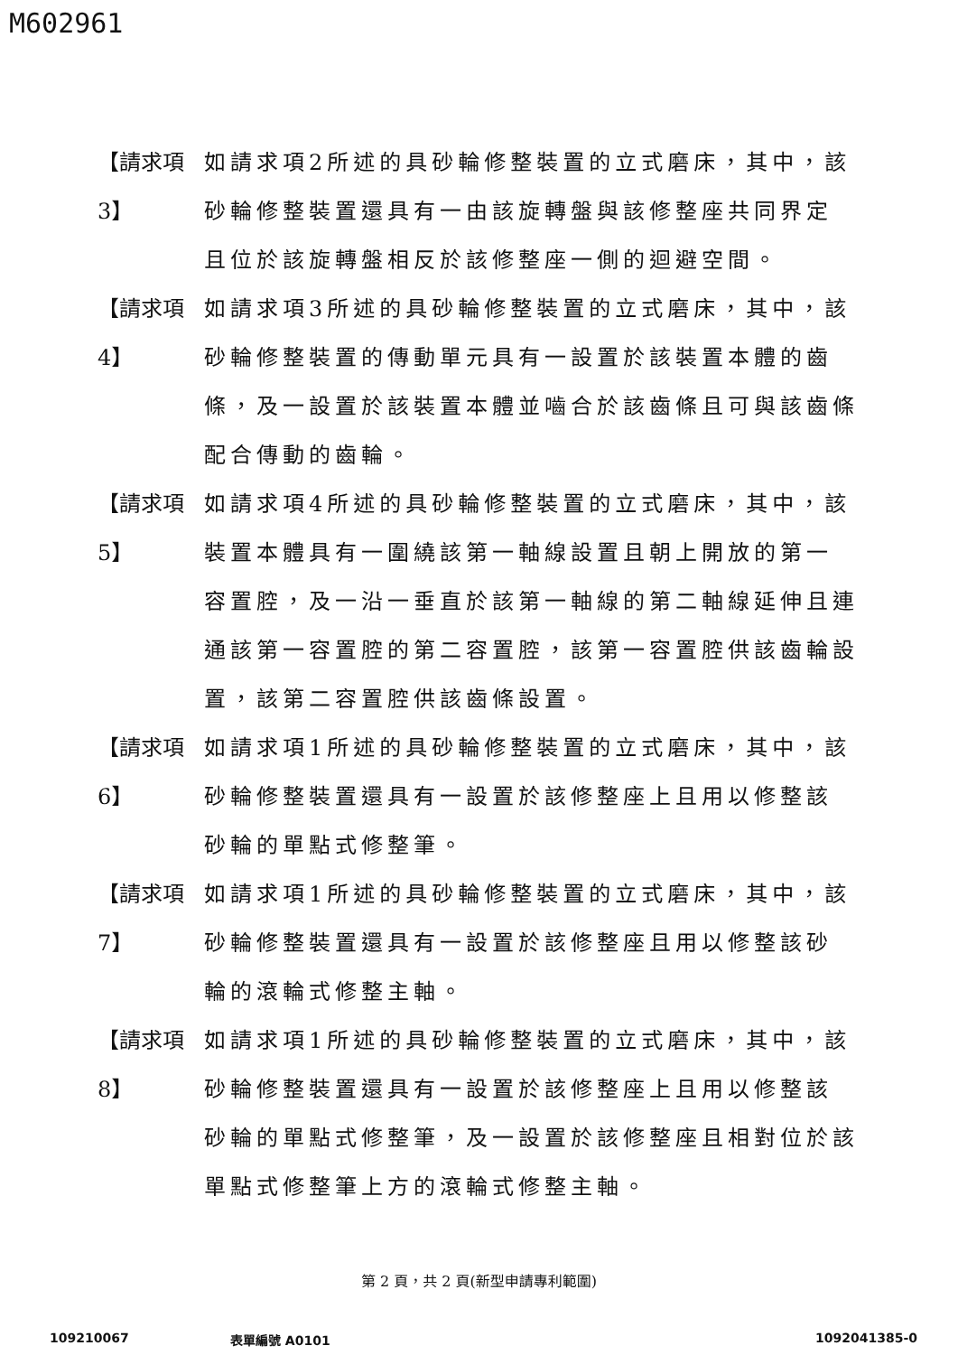M602961
【請求項3】
如請求項2所述的具砂輪修整裝置的立式磨床，其中，該
砂輪修整裝置還具有一由該旋轉盤與該修整座共同界定
且位於該旋轉盤相反於該修整座一側的迴避空間。
【請求項4】
如請求項3所述的具砂輪修整裝置的立式磨床，其中，該
砂輪修整裝置的傳動單元具有一設置於該裝置本體的齒
條，及一設置於該裝置本體並嚙合於該齒條且可與該齒條
配合傳動的齒輪。
【請求項5】
如請求項4所述的具砂輪修整裝置的立式磨床，其中，該
裝置本體具有一圍繞該第一軸線設置且朝上開放的第一
容置腔，及一沿一垂直於該第一軸線的第二軸線延伸且連
通該第一容置腔的第二容置腔，該第一容置腔供該齒輪設
置，該第二容置腔供該齒條設置。
【請求項6】
如請求項1所述的具砂輪修整裝置的立式磨床，其中，該
砂輪修整裝置還具有一設置於該修整座上且用以修整該
砂輪的單點式修整筆。
【請求項7】
如請求項1所述的具砂輪修整裝置的立式磨床，其中，該
砂輪修整裝置還具有一設置於該修整座且用以修整該砂
輪的滾輪式修整主軸。
【請求項8】
如請求項1所述的具砂輪修整裝置的立式磨床，其中，該
砂輪修整裝置還具有一設置於該修整座上且用以修整該
砂輪的單點式修整筆，及一設置於該修整座且相對位於該
單點式修整筆上方的滾輪式修整主軸。
第 2 頁，共 2 頁(新型申請專利範圍)
109210067 表單編號 A0101 1092041385-0